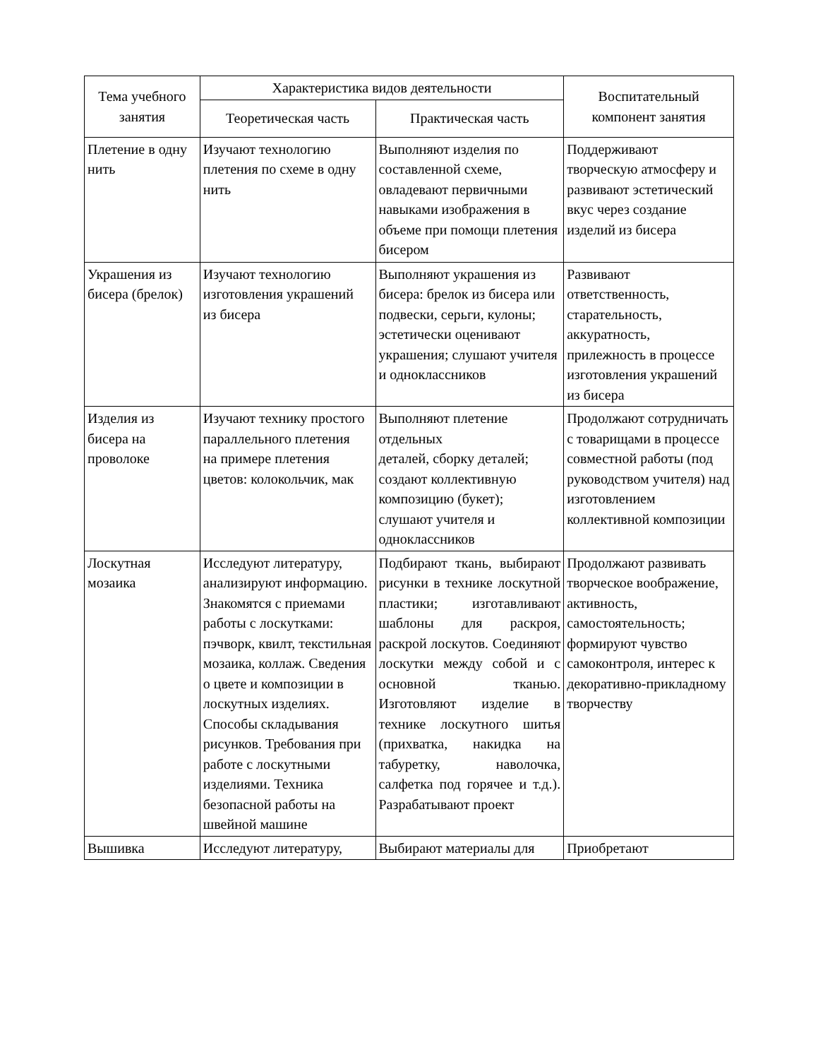| Тема учебного занятия | Характеристика видов деятельности | | Воспитательный компонент занятия |
| --- | --- | --- | --- |
| | Теоретическая часть | Практическая часть | |
| Плетение в одну нить | Изучают технологию плетения по схеме в одну нить | Выполняют изделия по составленной схеме, овладевают первичными навыками изображения в объеме при помощи плетения бисером | Поддерживают творческую атмосферу и развивают эстетический вкус через создание изделий из бисера |
| Украшения из бисера (брелок) | Изучают технологию изготовления украшений из бисера | Выполняют украшения из бисера: брелок из бисера или подвески, серьги, кулоны; эстетически оценивают украшения; слушают учителя и одноклассников | Развивают ответственность, старательность, аккуратность, прилежность в процессе изготовления украшений из бисера |
| Изделия из бисера на проволоке | Изучают технику простого параллельного плетения на примере плетения цветов: колокольчик, мак | Выполняют плетение отдельных деталей, сборку деталей; создают коллективную композицию (букет); слушают учителя и одноклассников | Продолжают сотрудничать с товарищами в процессе совместной работы (под руководством учителя) над изготовлением коллективной композиции |
| Лоскутная мозаика | Исследуют литературу, анализируют информацию. Знакомятся с приемами работы с лоскутками: пэчворк, квилт, текстильная мозаика, коллаж. Сведения о цвете и композиции в лоскутных изделиях. Способы складывания рисунков. Требования при работе с лоскутными изделиями. Техника безопасной работы на швейной машине | Подбирают ткань, выбирают рисунки в технике лоскутной пластики; изготавливают шаблоны для раскроя, раскрой лоскутов. Соединяют лоскутки между собой и с основной тканью. Изготовляют изделие в технике лоскутного шитья (прихватка, накидка на табуретку, наволочка, салфетка под горячее и т.д.). Разрабатывают проект | Продолжают развивать творческое воображение, активность, самостоятельность; формируют чувство самоконтроля, интерес к декоративно-прикладному творчеству |
| Вышивка | Исследуют литературу, | Выбирают материалы для | Приобретают |